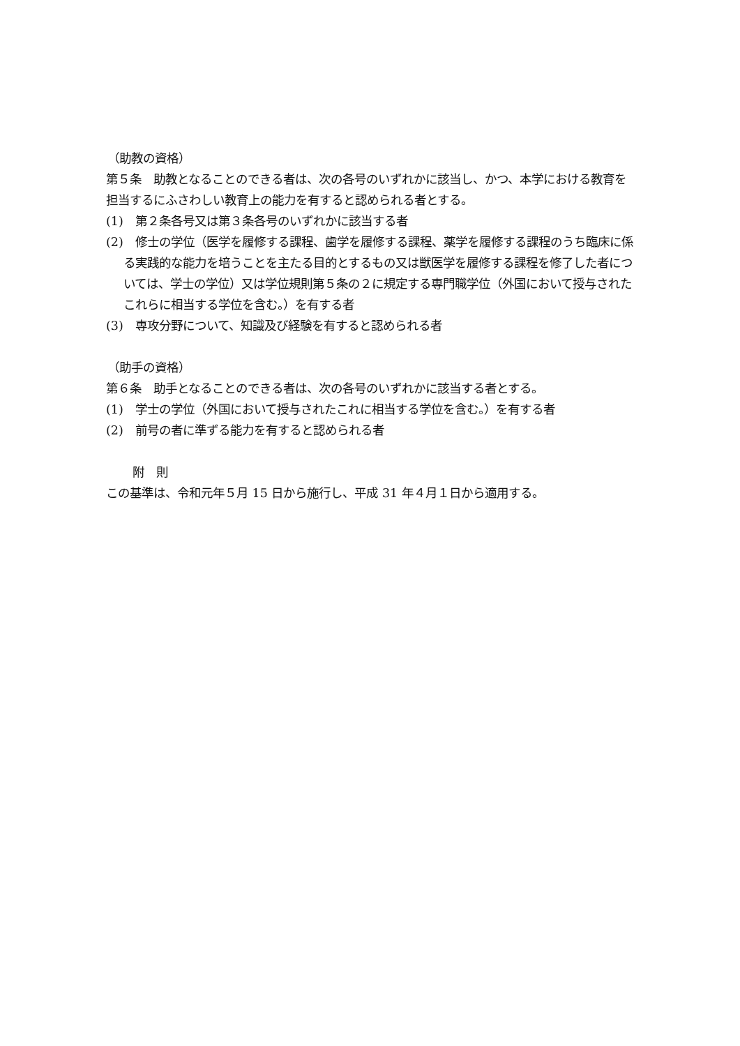（助教の資格）
第５条　助教となることのできる者は、次の各号のいずれかに該当し、かつ、本学における教育を担当するにふさわしい教育上の能力を有すると認められる者とする。
(1)　第２条各号又は第３条各号のいずれかに該当する者
(2)　修士の学位（医学を履修する課程、歯学を履修する課程、薬学を履修する課程のうち臨床に係る実践的な能力を培うことを主たる目的とするもの又は獣医学を履修する課程を修了した者については、学士の学位）又は学位規則第５条の２に規定する専門職学位（外国において授与されたこれらに相当する学位を含む。）を有する者
(3)　専攻分野について、知識及び経験を有すると認められる者
（助手の資格）
第６条　助手となることのできる者は、次の各号のいずれかに該当する者とする。
(1)　学士の学位（外国において授与されたこれに相当する学位を含む。）を有する者
(2)　前号の者に準ずる能力を有すると認められる者
附　則
この基準は、令和元年５月 15 日から施行し、平成 31 年４月１日から適用する。